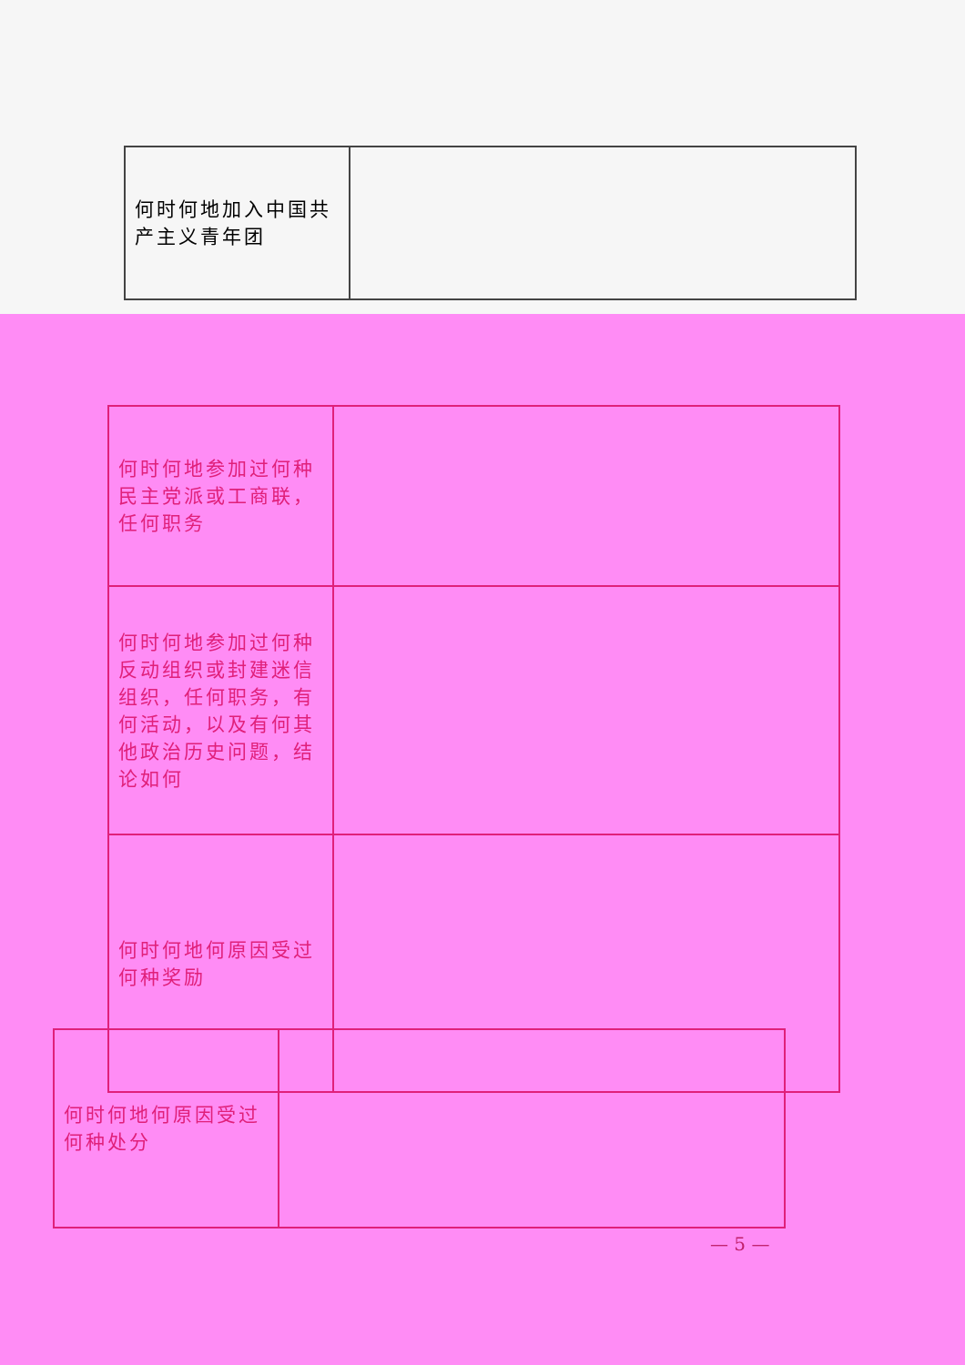| 何时何地加入中国共产主义青年团 | |
| 何时何地参加过何种民主党派或工商联，任何职务 | |
| 何时何地参加过何种反动组织或封建迷信组织，任何职务，有何活动，以及有何其他政治历史问题，结论如何 | |
| 何时何地何原因受过何种奖励 | |
| 何时何地何原因受过何种处分 | |
— 5 —